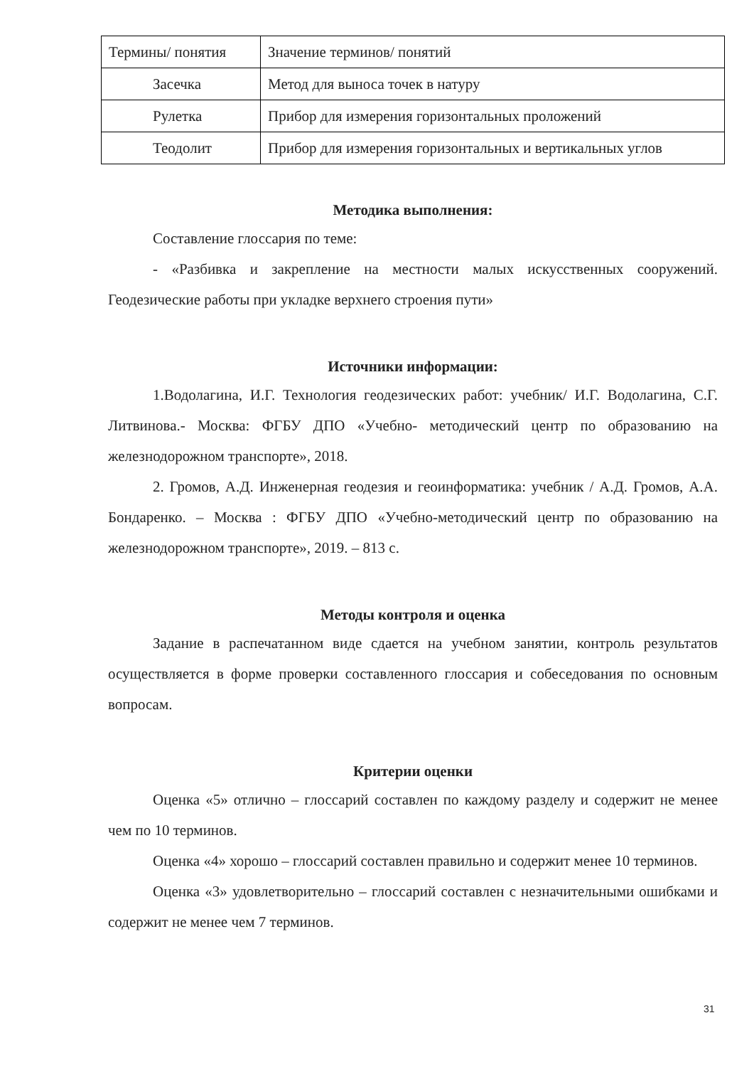| Термины/ понятия | Значение терминов/ понятий |
| Засечка | Метод для выноса точек в натуру |
| Рулетка | Прибор для измерения горизонтальных проложений |
| Теодолит | Прибор для измерения горизонтальных и вертикальных углов |
Методика выполнения:
Составление глоссария по теме:
- «Разбивка и закрепление на местности малых искусственных сооружений. Геодезические работы при укладке верхнего строения пути»
Источники информации:
1.Водолагина, И.Г. Технология геодезических работ: учебник/ И.Г. Водолагина, С.Г. Литвинова.- Москва: ФГБУ ДПО «Учебно- методический центр по образованию на железнодорожном транспорте», 2018.
2. Громов, А.Д. Инженерная геодезия и геоинформатика: учебник / А.Д. Громов, А.А. Бондаренко. – Москва : ФГБУ ДПО «Учебно-методический центр по образованию на железнодорожном транспорте», 2019. – 813 с.
Методы контроля и оценка
Задание в распечатанном виде сдается на учебном занятии, контроль результатов осуществляется в форме проверки составленного глоссария и собеседования по основным вопросам.
Критерии оценки
Оценка «5» отлично – глоссарий составлен по каждому разделу и содержит не менее чем по 10 терминов.
Оценка «4» хорошо – глоссарий составлен правильно и содержит менее 10 терминов.
Оценка «3» удовлетворительно – глоссарий составлен с незначительными ошибками и содержит не менее чем 7 терминов.
31